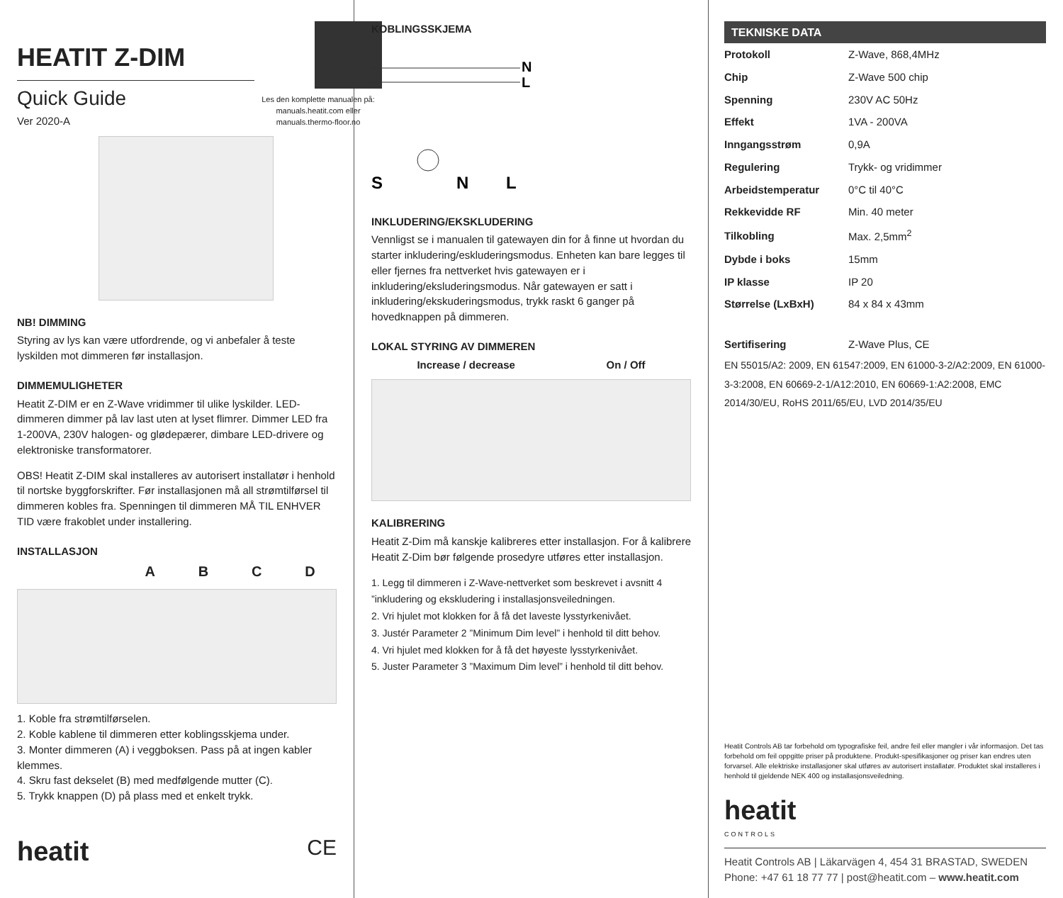HEATIT Z-DIM
Quick Guide
Ver 2020-A
Les den komplette manualen på: manuals.heatit.com eller manuals.thermo-floor.no
NB! DIMMING
Styring av lys kan være utfordrende, og vi anbefaler å teste lyskilden mot dimmeren før installasjon.
DIMMEMULIGHETER
Heatit Z-DIM er en Z-Wave vridimmer til ulike lyskilder. LED-dimmeren dimmer på lav last uten at lyset flimrer. Dimmer LED fra 1-200VA, 230V halogen- og glødepærer, dimbare LED-drivere og elektroniske transformatorer.
OBS! Heatit Z-DIM skal installeres av autorisert installatør i henhold til nortske byggforskrifter. Før installasjonen må all strømtilførsel til dimmeren kobles fra. Spenningen til dimmeren MÅ TIL ENHVER TID være frakoblet under installering.
INSTALLASJON
A B C D
1. Koble fra strømtilførselen.
2. Koble kablene til dimmeren etter koblingsskjema under.
3. Monter dimmeren (A) i veggboksen. Pass på at ingen kabler klemmes.
4. Skru fast dekselet (B) med medfølgende mutter (C).
5. Trykk knappen (D) på plass med et enkelt trykk.
heatit CE
KOBLINGSSKJEMA
N
L
S
N
L
INKLUDERING/EKSKLUDERING
Vennligst se i manualen til gatewayen din for å finne ut hvordan du starter inkludering/eskluderingsmodus. Enheten kan bare legges til eller fjernes fra nettverket hvis gatewayen er i inkludering/eksluderingsmodus. Når gatewayen er satt i inkludering/ekskuderingsmodus, trykk raskt 6 ganger på hovedknappen på dimmeren.
LOKAL STYRING AV DIMMEREN
Increase / decrease On / Off
KALIBRERING
Heatit Z-Dim må kanskje kalibreres etter installasjon. For å kalibrere Heatit Z-Dim bør følgende prosedyre utføres etter installasjon.
1. Legg til dimmeren i Z-Wave-nettverket som beskrevet i avsnitt 4 ”inkludering og ekskludering i installasjonsveiledningen.
2. Vri hjulet mot klokken for å få det laveste lysstyrkenivået.
3. Justér Parameter 2 ”Minimum Dim level” i henhold til ditt behov.
4. Vri hjulet med klokken for å få det høyeste lysstyrkenivået.
5. Juster Parameter 3 ”Maximum Dim level” i henhold til ditt behov.
TEKNISKE DATA
| Protokoll | Z-Wave, 868,4MHz |
| Chip | Z-Wave 500 chip |
| Spenning | 230V AC 50Hz |
| Effekt | 1VA - 200VA |
| Inngangsstrøm | 0,9A |
| Regulering | Trykk- og vridimmer |
| Arbeidstemperatur | 0°C til 40°C |
| Rekkevidde RF | Min. 40 meter |
| Tilkobling | Max. 2,5mm<sup>2</sup> |
| Dybde i boks | 15mm |
| IP klasse | IP 20 |
| Størrelse (LxBxH) | 84 x 84 x 43mm |
| Sertifisering | Z-Wave Plus, CE |
EN 55015/A2: 2009, EN 61547:2009, EN 61000-3-2/A2:2009, EN 61000-3-3:2008, EN 60669-2-1/A12:2010, EN 60669-1:A2:2008, EMC 2014/30/EU, RoHS 2011/65/EU, LVD 2014/35/EU
Heatit Controls AB tar forbehold om typografiske feil, andre feil eller mangler i vår informasjon. Det tas forbehold om feil oppgitte priser på produktene. Produkt-spesifikasjoner og priser kan endres uten forvarsel. Alle elektriske installasjoner skal utføres av autorisert installatør. Produktet skal installeres i henhold til gjeldende NEK 400 og installasjonsveiledning.
heatit
CONTROLS
Heatit Controls AB | Läkarvägen 4, 454 31 BRASTAD, SWEDEN
Phone: +47 61 18 77 77 | post@heatit.com – www.heatit.com